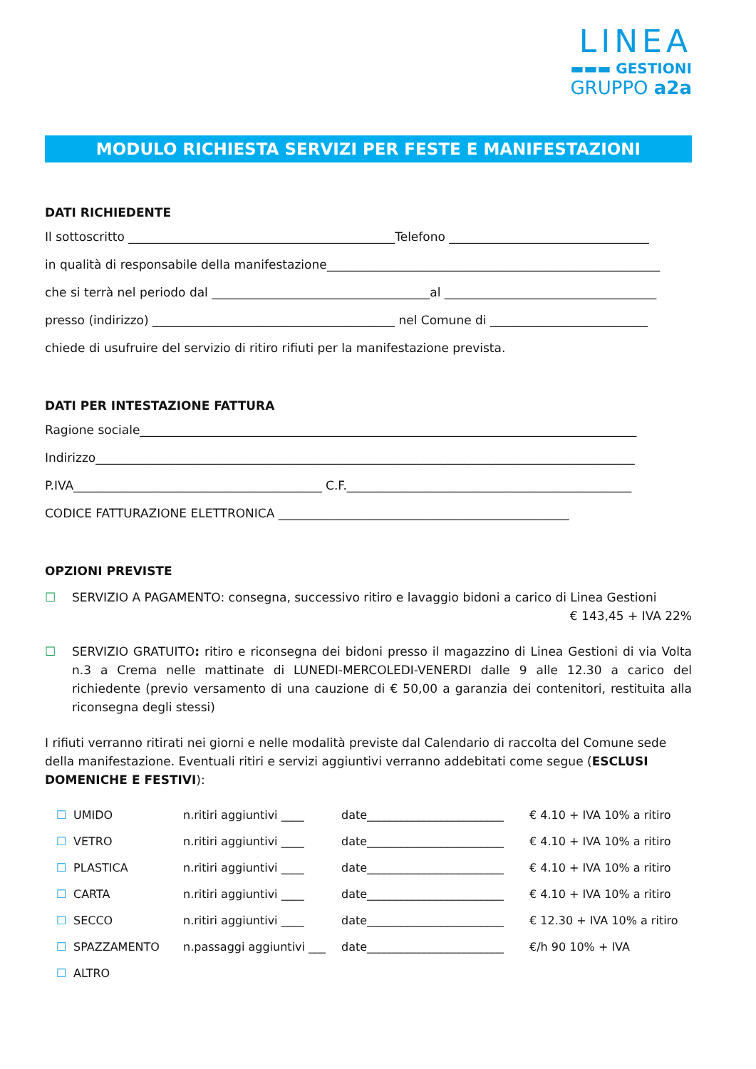LINEA
▬▬▬ GESTIONI
GRUPPO a2a
MODULO RICHIESTA SERVIZI PER FESTE E MANIFESTAZIONI
DATI RICHIEDENTE
Il sottoscritto ____________________________________________Telefono _________________________________
in qualità di responsabile della manifestazione_______________________________________________________
che si terrà nel periodo dal ____________________________________al ___________________________________
presso (indirizzo) ________________________________________ nel Comune di __________________________
chiede di usufruire del servizio di ritiro rifiuti per la manifestazione prevista.
DATI PER INTESTAZIONE FATTURA
Ragione sociale__________________________________________________________________________________
Indirizzo_________________________________________________________________________________________
P.IVA_________________________________________ C.F._______________________________________________
CODICE FATTURAZIONE ELETTRONICA ________________________________________________
OPZIONI PREVISTE
☐ SERVIZIO A PAGAMENTO: consegna, successivo ritiro e lavaggio bidoni a carico di Linea Gestioni
€ 143,45 + IVA 22%
☐ SERVIZIO GRATUITO: ritiro e riconsegna dei bidoni presso il magazzino di Linea Gestioni di via Volta n.3 a Crema nelle mattinate di LUNEDI-MERCOLEDI-VENERDI dalle 9 alle 12.30 a carico del richiedente (previo versamento di una cauzione di € 50,00 a garanzia dei contenitori, restituita alla riconsegna degli stessi)
I rifiuti verranno ritirati nei giorni e nelle modalità previste dal Calendario di raccolta del Comune sede della manifestazione. Eventuali ritiri e servizi aggiuntivi verranno addebitati come segue (ESCLUSI DOMENICHE E FESTIVI):
| ☐ | UMIDO | n.ritiri aggiuntivi ____ | date________________________ | € 4.10 + IVA 10% a ritiro |
| ☐ | VETRO | n.ritiri aggiuntivi ____ | date________________________ | € 4.10 + IVA 10% a ritiro |
| ☐ | PLASTICA | n.ritiri aggiuntivi ____ | date________________________ | € 4.10 + IVA 10% a ritiro |
| ☐ | CARTA | n.ritiri aggiuntivi ____ | date________________________ | € 4.10 + IVA 10% a ritiro |
| ☐ | SECCO | n.ritiri aggiuntivi ____ | date________________________ | € 12.30 + IVA 10% a ritiro |
| ☐ | SPAZZAMENTO | n.passaggi aggiuntivi ___ | date________________________ | €/h 90 10% + IVA |
| ☐ | ALTRO | | | |